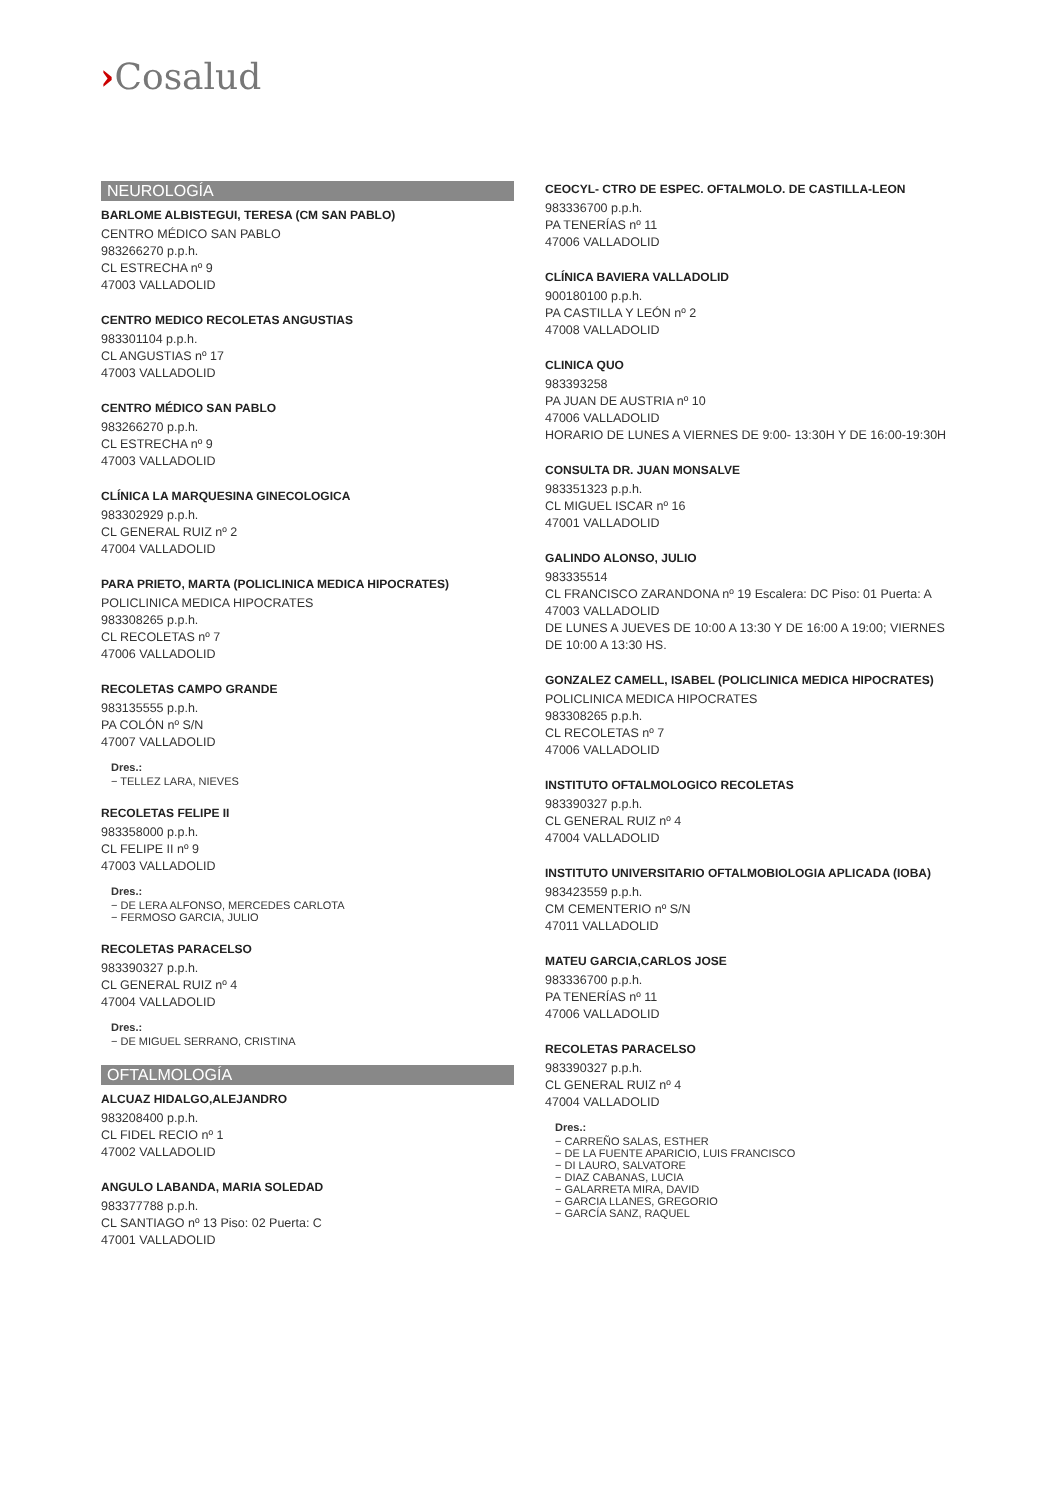›Cosalud
NEUROLOGÍA
BARLOME ALBISTEGUI, TERESA (CM SAN PABLO)
CENTRO MÉDICO SAN PABLO
983266270 p.p.h.
CL ESTRECHA nº 9
47003 VALLADOLID
CENTRO MEDICO RECOLETAS ANGUSTIAS
983301104 p.p.h.
CL ANGUSTIAS nº 17
47003 VALLADOLID
CENTRO MÉDICO SAN PABLO
983266270 p.p.h.
CL ESTRECHA nº 9
47003 VALLADOLID
CLÍNICA LA MARQUESINA GINECOLOGICA
983302929 p.p.h.
CL GENERAL RUIZ nº 2
47004 VALLADOLID
PARA PRIETO, MARTA (POLICLINICA MEDICA HIPOCRATES)
POLICLINICA MEDICA HIPOCRATES
983308265 p.p.h.
CL RECOLETAS nº 7
47006 VALLADOLID
RECOLETAS CAMPO GRANDE
983135555 p.p.h.
PA COLÓN nº S/N
47007 VALLADOLID
Dres.:
− TELLEZ LARA, NIEVES
RECOLETAS FELIPE II
983358000 p.p.h.
CL FELIPE II nº 9
47003 VALLADOLID
Dres.:
− DE LERA ALFONSO, MERCEDES CARLOTA
− FERMOSO GARCIA, JULIO
RECOLETAS PARACELSO
983390327 p.p.h.
CL GENERAL RUIZ nº 4
47004 VALLADOLID
Dres.:
− DE MIGUEL SERRANO, CRISTINA
OFTALMOLOGÍA
ALCUAZ HIDALGO,ALEJANDRO
983208400 p.p.h.
CL FIDEL RECIO nº 1
47002 VALLADOLID
ANGULO LABANDA, MARIA SOLEDAD
983377788 p.p.h.
CL SANTIAGO nº 13 Piso: 02 Puerta: C
47001 VALLADOLID
CEOCYL- CTRO DE ESPEC. OFTALMOLO. DE CASTILLA-LEON
983336700 p.p.h.
PA TENERÍAS nº 11
47006 VALLADOLID
CLÍNICA BAVIERA VALLADOLID
900180100 p.p.h.
PA CASTILLA Y LEÓN nº 2
47008 VALLADOLID
CLINICA QUO
983393258
PA JUAN DE AUSTRIA nº 10
47006 VALLADOLID
HORARIO DE LUNES A VIERNES DE 9:00- 13:30H Y DE 16:00-19:30H
CONSULTA DR. JUAN MONSALVE
983351323 p.p.h.
CL MIGUEL ISCAR nº 16
47001 VALLADOLID
GALINDO ALONSO, JULIO
983335514
CL FRANCISCO ZARANDONA nº 19 Escalera: DC Piso: 01 Puerta: A
47003 VALLADOLID
DE LUNES A JUEVES DE 10:00 A 13:30 Y DE 16:00 A 19:00; VIERNES DE 10:00 A 13:30 HS.
GONZALEZ CAMELL, ISABEL (POLICLINICA MEDICA HIPOCRATES)
POLICLINICA MEDICA HIPOCRATES
983308265 p.p.h.
CL RECOLETAS nº 7
47006 VALLADOLID
INSTITUTO OFTALMOLOGICO RECOLETAS
983390327 p.p.h.
CL GENERAL RUIZ nº 4
47004 VALLADOLID
INSTITUTO UNIVERSITARIO OFTALMOBIOLOGIA APLICADA (IOBA)
983423559 p.p.h.
CM CEMENTERIO nº S/N
47011 VALLADOLID
MATEU GARCIA,CARLOS JOSE
983336700 p.p.h.
PA TENERÍAS nº 11
47006 VALLADOLID
RECOLETAS PARACELSO
983390327 p.p.h.
CL GENERAL RUIZ nº 4
47004 VALLADOLID
Dres.:
− CARREÑO SALAS, ESTHER
− DE LA FUENTE APARICIO, LUIS FRANCISCO
− DI LAURO, SALVATORE
− DIAZ CABANAS, LUCIA
− GALARRETA MIRA, DAVID
− GARCIA LLANES, GREGORIO
− GARCÍA SANZ, RAQUEL